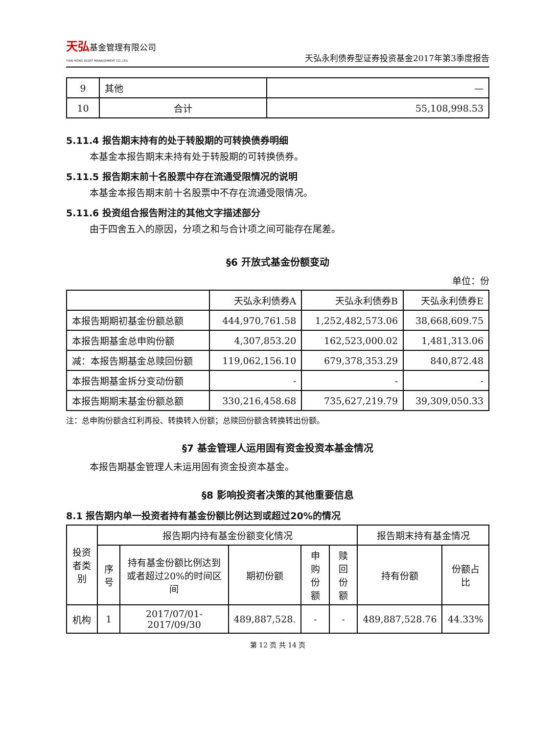天弘基金管理有限公司
TIAN HONG ASSET MANAGEMENT CO.,LTD.
天弘永利债券型证券投资基金2017年第3季度报告
| 9 | 其他 | — |
| 10 | 合计 | 55,108,998.53 |
5.11.4 报告期末持有的处于转股期的可转换债券明细
本基金本报告期末未持有处于转股期的可转换债券。
5.11.5 报告期末前十名股票中存在流通受限情况的说明
本基金本报告期末前十名股票中不存在流通受限情况。
5.11.6 投资组合报告附注的其他文字描述部分
由于四舍五入的原因，分项之和与合计项之间可能存在尾差。
§6 开放式基金份额变动
单位：份
| | 天弘永利债券A | 天弘永利债券B | 天弘永利债券E |
| 本报告期期初基金份额总额 | 444,970,761.58 | 1,252,482,573.06 | 38,668,609.75 |
| 本报告期基金总申购份额 | 4,307,853.20 | 162,523,000.02 | 1,481,313.06 |
| 减：本报告期基金总赎回份额 | 119,062,156.10 | 679,378,353.29 | 840,872.48 |
| 本报告期基金拆分变动份额 | - | - | - |
| 本报告期期末基金份额总额 | 330,216,458.68 | 735,627,219.79 | 39,309,050.33 |
注：总申购份额含红利再投、转换转入份额；总赎回份额含转换转出份额。
§7 基金管理人运用固有资金投资本基金情况
本报告期基金管理人未运用固有资金投资本基金。
§8 影响投资者决策的其他重要信息
8.1 报告期内单一投资者持有基金份额比例达到或超过20%的情况
| 投资者类别 | 报告期内持有基金份额变化情况 | | | | | 报告期末持有基金情况 | |
| | 序号 | 持有基金份额比例达到或者超过20%的时间区间 | 期初份额 | 申购份额 | 赎回份额 | 持有份额 | 份额占比 |
| 机构 | 1 | 2017/07/01-2017/09/30 | 489,887,528. | - | - | 489,887,528.76 | 44.33% |
第 12 页 共 14 页